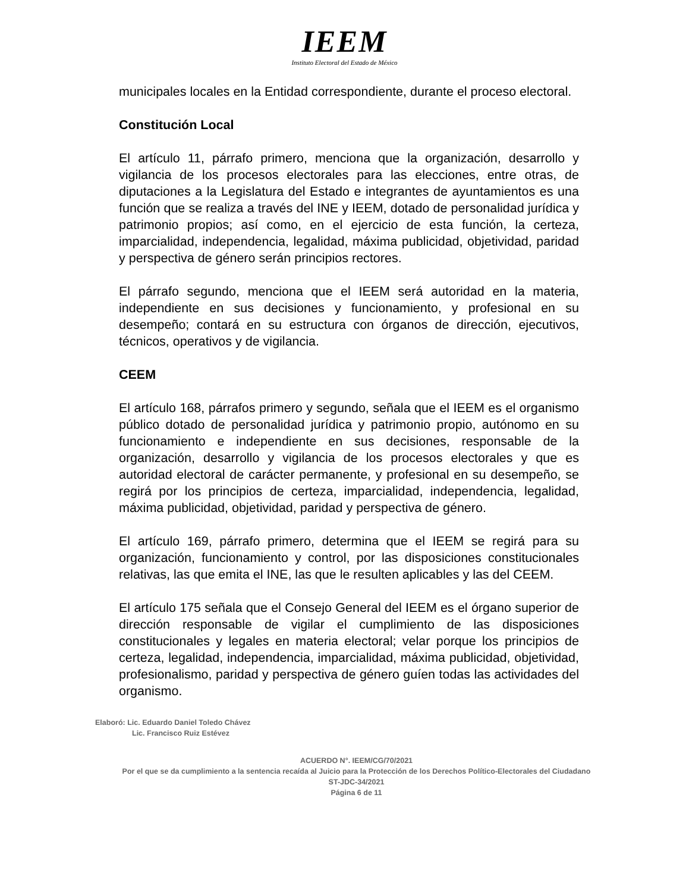IEEM
Instituto Electoral del Estado de México
municipales locales en la Entidad correspondiente, durante el proceso electoral.
Constitución Local
El artículo 11, párrafo primero, menciona que la organización, desarrollo y vigilancia de los procesos electorales para las elecciones, entre otras, de diputaciones a la Legislatura del Estado e integrantes de ayuntamientos es una función que se realiza a través del INE y IEEM, dotado de personalidad jurídica y patrimonio propios; así como, en el ejercicio de esta función, la certeza, imparcialidad, independencia, legalidad, máxima publicidad, objetividad, paridad y perspectiva de género serán principios rectores.
El párrafo segundo, menciona que el IEEM será autoridad en la materia, independiente en sus decisiones y funcionamiento, y profesional en su desempeño; contará en su estructura con órganos de dirección, ejecutivos, técnicos, operativos y de vigilancia.
CEEM
El artículo 168, párrafos primero y segundo, señala que el IEEM es el organismo público dotado de personalidad jurídica y patrimonio propio, autónomo en su funcionamiento e independiente en sus decisiones, responsable de la organización, desarrollo y vigilancia de los procesos electorales y que es autoridad electoral de carácter permanente, y profesional en su desempeño, se regirá por los principios de certeza, imparcialidad, independencia, legalidad, máxima publicidad, objetividad, paridad y perspectiva de género.
El artículo 169, párrafo primero, determina que el IEEM se regirá para su organización, funcionamiento y control, por las disposiciones constitucionales relativas, las que emita el INE, las que le resulten aplicables y las del CEEM.
El artículo 175 señala que el Consejo General del IEEM es el órgano superior de dirección responsable de vigilar el cumplimiento de las disposiciones constitucionales y legales en materia electoral; velar porque los principios de certeza, legalidad, independencia, imparcialidad, máxima publicidad, objetividad, profesionalismo, paridad y perspectiva de género guíen todas las actividades del organismo.
Elaboró: Lic. Eduardo Daniel Toledo Chávez
Lic. Francisco Ruiz Estévez
ACUERDO N°. IEEM/CG/70/2021
Por el que se da cumplimiento a la sentencia recaída al Juicio para la Protección de los Derechos Político-Electorales del Ciudadano ST-JDC-34/2021
Página 6 de 11